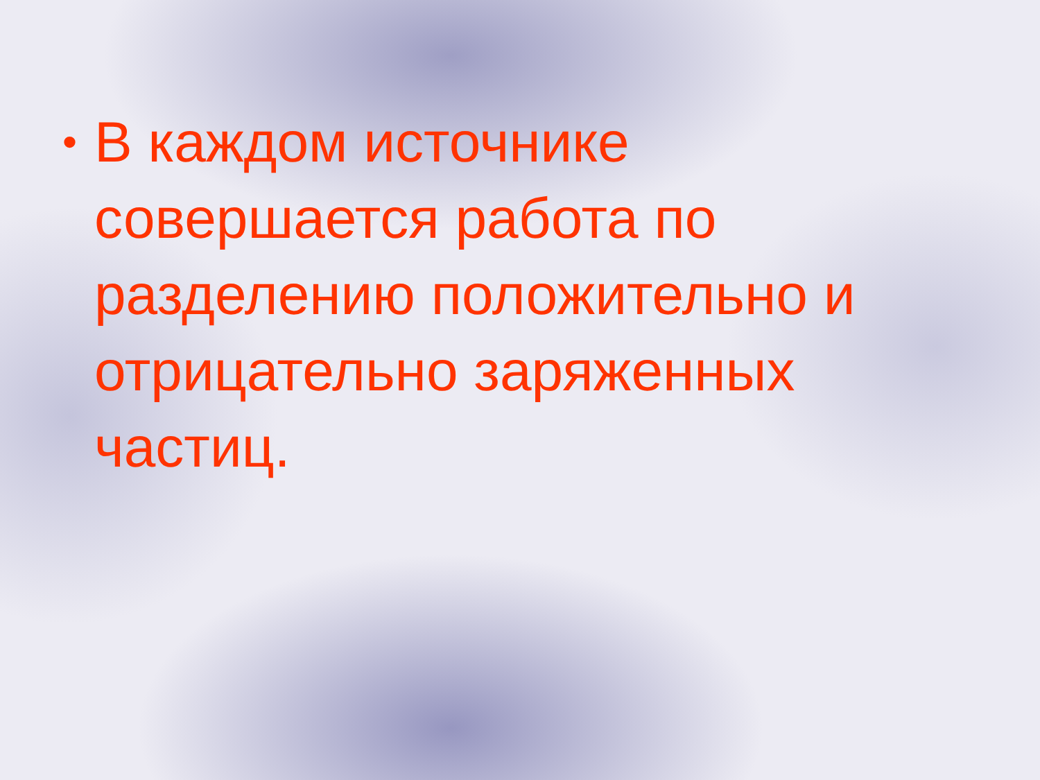• В каждом источнике совершается работа по разделению положительно и отрицательно заряженных частиц.